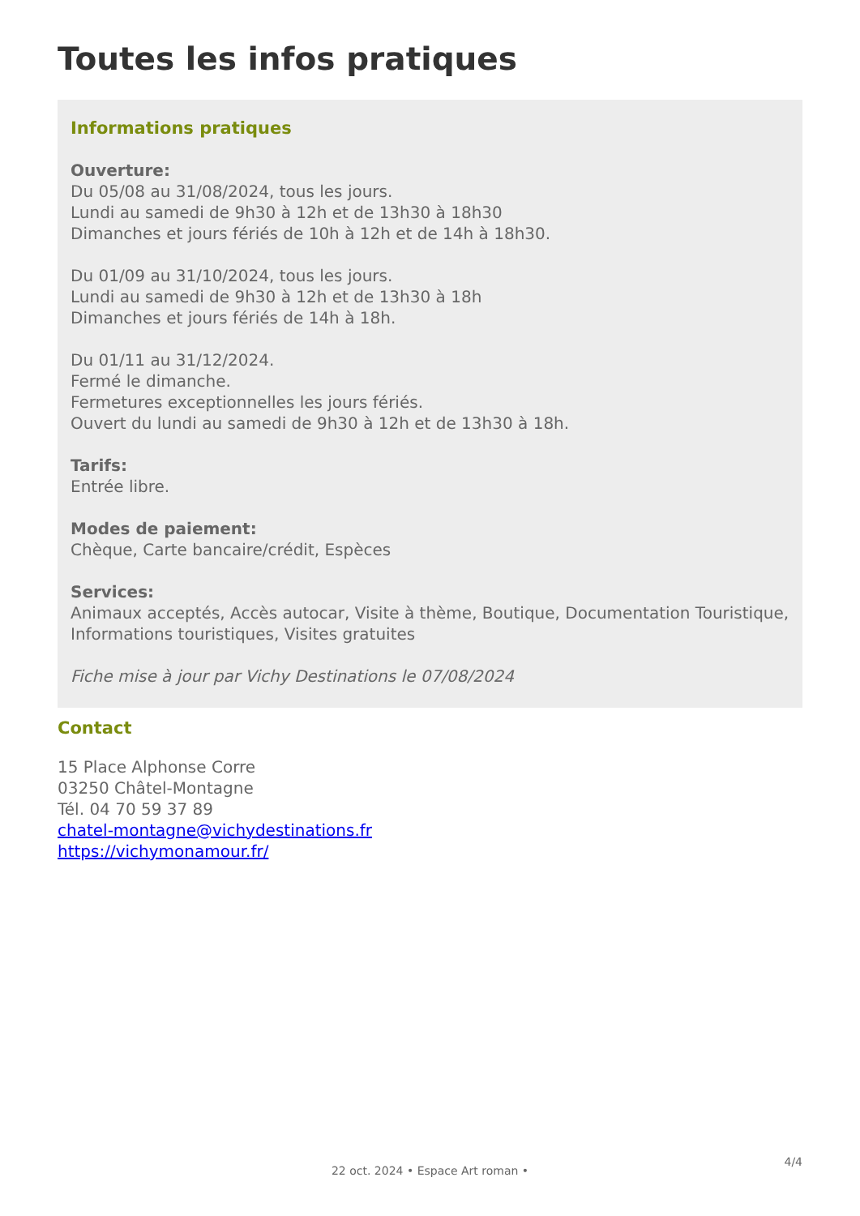Toutes les infos pratiques
Informations pratiques
Ouverture:
Du 05/08 au 31/08/2024, tous les jours.
Lundi au samedi de 9h30 à 12h et de 13h30 à 18h30
Dimanches et jours fériés de 10h à 12h et de 14h à 18h30.
Du 01/09 au 31/10/2024, tous les jours.
Lundi au samedi de 9h30 à 12h et de 13h30 à 18h
Dimanches et jours fériés de 14h à 18h.
Du 01/11 au 31/12/2024.
Fermé le dimanche.
Fermetures exceptionnelles les jours fériés.
Ouvert du lundi au samedi de 9h30 à 12h et de 13h30 à 18h.
Tarifs:
Entrée libre.
Modes de paiement:
Chèque, Carte bancaire/crédit, Espèces
Services:
Animaux acceptés, Accès autocar, Visite à thème, Boutique, Documentation Touristique, Informations touristiques, Visites gratuites
Fiche mise à jour par Vichy Destinations le 07/08/2024
Contact
15 Place Alphonse Corre
03250 Châtel-Montagne
Tél. 04 70 59 37 89
chatel-montagne@vichydestinations.fr
https://vichymonamour.fr/
4/4
22 oct. 2024 • Espace Art roman •